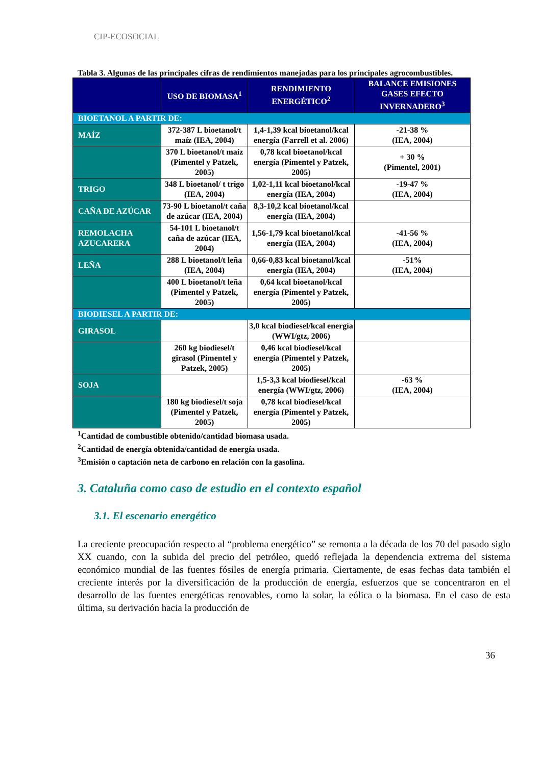CIP-ECOSOCIAL
Tabla 3. Algunas de las principales cifras de rendimientos manejadas para los principales agrocombustibles.
| | USO DE BIOMASA<sup>1</sup> | RENDIMIENTO ENERGÉTICO<sup>2</sup> | BALANCE EMISIONES GASES EFECTO INVERNADERO<sup>3</sup> |
| --- | --- | --- | --- |
| BIOETANOL A PARTIR DE: | | | |
| MAÍZ | 372-387 L bioetanol/t maíz (IEA, 2004) | 1,4-1,39 kcal bioetanol/kcal energía (Farrell et al. 2006) | -21-38 % (IEA, 2004) |
| | 370 L bioetanol/t maíz (Pimentel y Patzek, 2005) | 0,78 kcal bioetanol/kcal energía (Pimentel y Patzek, 2005) | + 30 % (Pimentel, 2001) |
| TRIGO | 348 L bioetanol/ t trigo (IEA, 2004) | 1,02-1,11 kcal bioetanol/kcal energía (IEA, 2004) | -19-47 % (IEA, 2004) |
| CAÑA DE AZÚCAR | 73-90 L bioetanol/t caña de azúcar (IEA, 2004) | 8,3-10,2 kcal bioetanol/kcal energía (IEA, 2004) | |
| REMOLACHA AZUCARERA | 54-101 L bioetanol/t caña de azúcar (IEA, 2004) | 1,56-1,79 kcal bioetanol/kcal energía (IEA, 2004) | -41-56 % (IEA, 2004) |
| LEÑA | 288 L bioetanol/t leña (IEA, 2004) | 0,66-0,83 kcal bioetanol/kcal energía (IEA, 2004) | -51% (IEA, 2004) |
| | 400 L bioetanol/t leña (Pimentel y Patzek, 2005) | 0,64 kcal bioetanol/kcal energía (Pimentel y Patzek, 2005) | |
| BIODIESEL A PARTIR DE: | | | |
| GIRASOL | | 3,0 kcal biodiesel/kcal energía (WWI/gtz, 2006) | |
| | 260 kg biodiesel/t girasol (Pimentel y Patzek, 2005) | 0,46 kcal biodiesel/kcal energía (Pimentel y Patzek, 2005) | |
| SOJA | | 1,5-3,3 kcal biodiesel/kcal energía (WWI/gtz, 2006) | -63 % (IEA, 2004) |
| | 180 kg biodiesel/t soja (Pimentel y Patzek, 2005) | 0,78 kcal biodiesel/kcal energía (Pimentel y Patzek, 2005) | |
<sup>1</sup> Cantidad de combustible obtenido/cantidad biomasa usada.
<sup>2</sup> Cantidad de energía obtenida/cantidad de energía usada.
<sup>3</sup> Emisión o captación neta de carbono en relación con la gasolina.
3. Cataluña como caso de estudio en el contexto español
3.1. El escenario energético
La creciente preocupación respecto al “problema energético” se remonta a la década de los 70 del pasado siglo XX cuando, con la subida del precio del petróleo, quedó reflejada la dependencia extrema del sistema económico mundial de las fuentes fósiles de energía primaria. Ciertamente, de esas fechas data también el creciente interés por la diversificación de la producción de energía, esfuerzos que se concentraron en el desarrollo de las fuentes energéticas renovables, como la solar, la eólica o la biomasa. En el caso de esta última, su derivación hacia la producción de
36